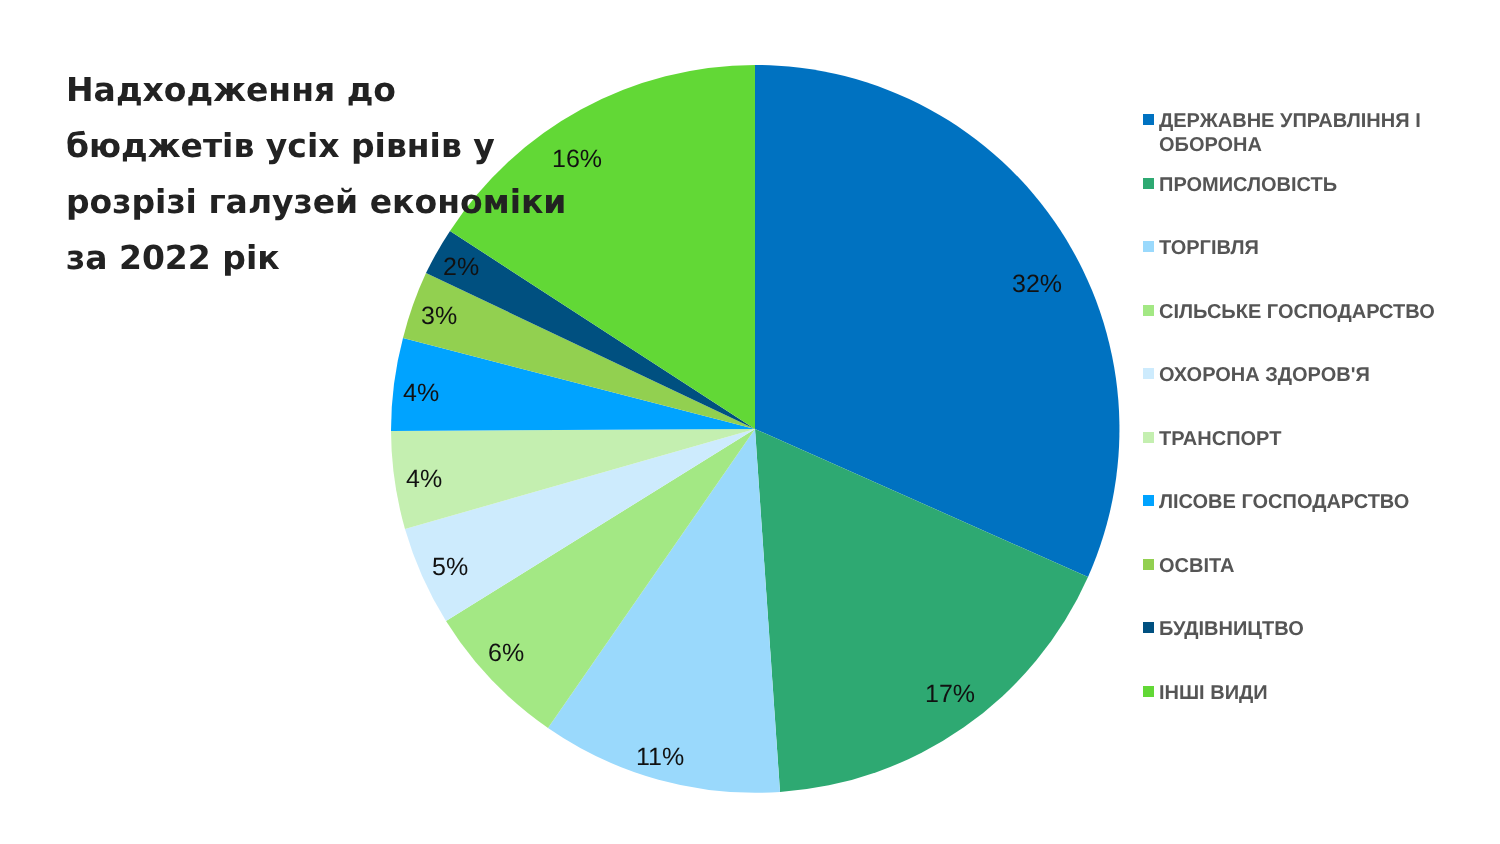32%
17%
11%
6%
5%
4%
4%
3%
2%
16%
Надходження до бюджетів усіх рівнів у розрізі галузей економіки за 2022 рік
ДЕРЖАВНЕ УПРАВЛІННЯ І ОБОРОНА
ПРОМИСЛОВІСТЬ
ТОРГІВЛЯ
СІЛЬСЬКЕ ГОСПОДАРСТВО
ОХОРОНА ЗДОРОВ'Я
ТРАНСПОРТ
ЛІСОВЕ ГОСПОДАРСТВО
ОСВІТА
БУДІВНИЦТВО
ІНШІ ВИДИ